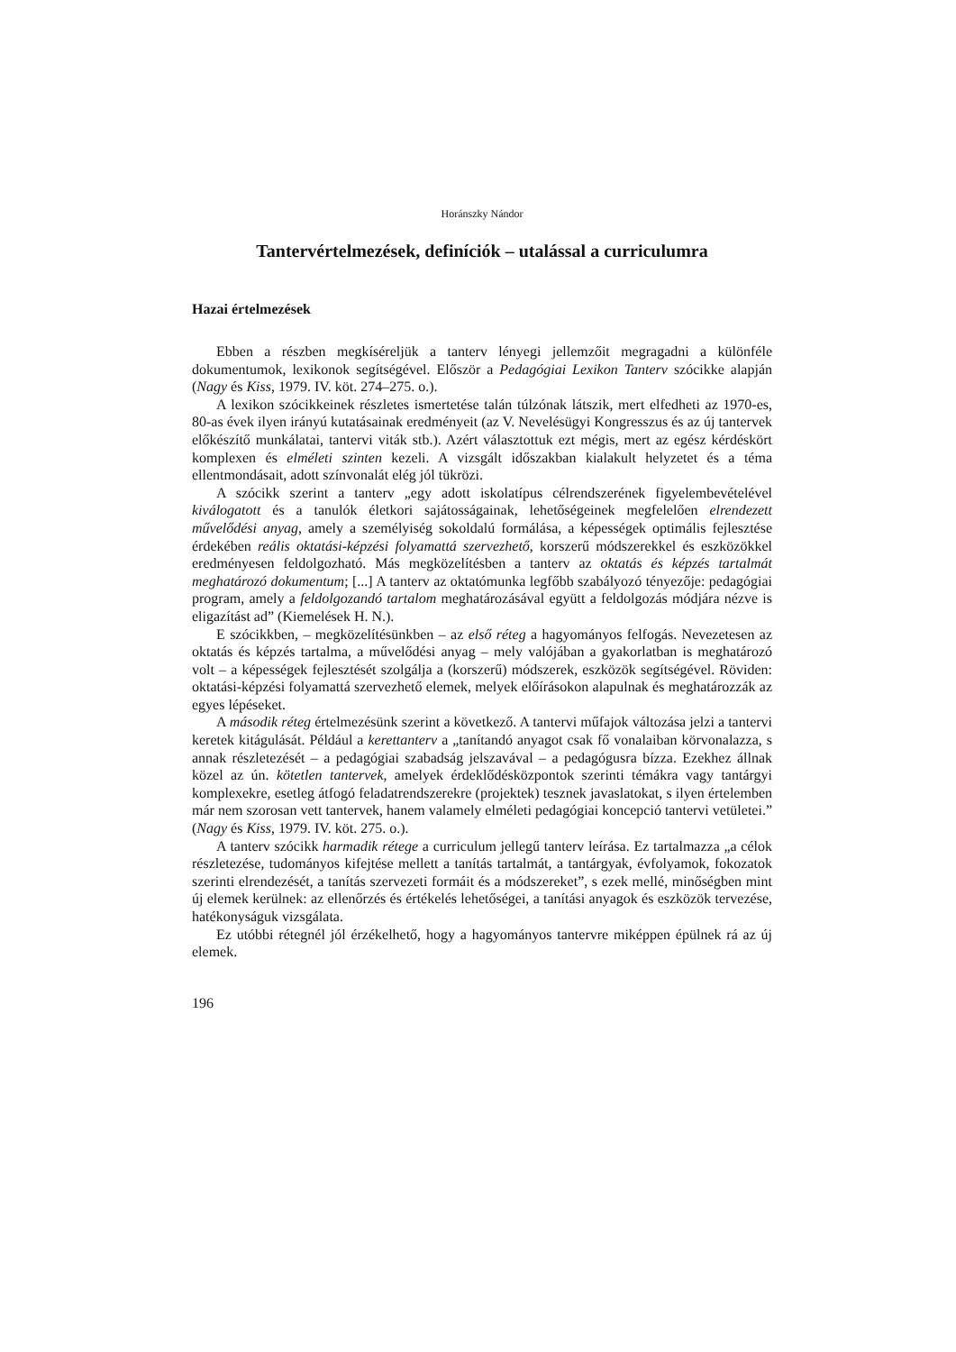Horánszky Nándor
Tantervértelmezések, definíciók – utalással a curriculumra
Hazai értelmezések
Ebben a részben megkíséreljük a tanterv lényegi jellemzőit megragadni a különféle dokumentumok, lexikonok segítségével. Először a Pedagógiai Lexikon Tanterv szócikke alapján (Nagy és Kiss, 1979. IV. köt. 274–275. o.).
A lexikon szócikkeinek részletes ismertetése talán túlzónak látszik, mert elfedheti az 1970-es, 80-as évek ilyen irányú kutatásainak eredményeit (az V. Nevelésügyi Kongresszus és az új tantervek előkészítő munkálatai, tantervi viták stb.). Azért választottuk ezt mégis, mert az egész kérdéskört komplexen és elméleti szinten kezeli. A vizsgált időszakban kialakult helyzetet és a téma ellentmondásait, adott színvonalát elég jól tükrözi.
A szócikk szerint a tanterv „egy adott iskolatípus célrendszerének figyelembevételével kiválogatott és a tanulók életkori sajátosságainak, lehetőségeinek megfelelően elrendezett művelődési anyag, amely a személyiség sokoldalú formálása, a képességek optimális fejlesztése érdekében reális oktatási-képzési folyamattá szervezhető, korszerű módszerekkel és eszközökkel eredményesen feldolgozható. Más megközelítésben a tanterv az oktatás és képzés tartalmát meghatározó dokumentum; [...] A tanterv az oktatómunka legfőbb szabályozó tényezője: pedagógiai program, amely a feldolgozandó tartalom meghatározásával együtt a feldolgozás módjára nézve is eligazítást ad” (Kiemelések H. N.).
E szócikkben, – megközelítésünkben – az első réteg a hagyományos felfogás. Nevezetesen az oktatás és képzés tartalma, a művelődési anyag – mely valójában a gyakorlatban is meghatározó volt – a képességek fejlesztését szolgálja a (korszerű) módszerek, eszközök segítségével. Röviden: oktatási-képzési folyamattá szervezhető elemek, melyek előírásokon alapulnak és meghatározzák az egyes lépéseket.
A második réteg értelmezésünk szerint a következő. A tantervi műfajok változása jelzi a tantervi keretek kitágulását. Például a kerettanterv a „tanítandó anyagot csak fő vonalaiban körvonalazza, s annak részletezését – a pedagógiai szabadság jelszavával – a pedagógusra bízza. Ezekhez állnak közel az ún. kötetlen tantervek, amelyek érdeklődésközpontok szerinti témákra vagy tantárgyi komplexekre, esetleg átfogó feladatrendszerekre (projektek) tesznek javaslatokat, s ilyen értelemben már nem szorosan vett tantervek, hanem valamely elméleti pedagógiai koncepció tantervi vetületei.” (Nagy és Kiss, 1979. IV. köt. 275. o.).
A tanterv szócikk harmadik rétege a curriculum jellegű tanterv leírása. Ez tartalmazza „a célok részletezése, tudományos kifejtése mellett a tanítás tartalmát, a tantárgyak, évfolyamok, fokozatok szerinti elrendezését, a tanítás szervezeti formáit és a módszereket”, s ezek mellé, minőségben mint új elemek kerülnek: az ellenőrzés és értékelés lehetőségei, a tanítási anyagok és eszközök tervezése, hatékonyságuk vizsgálata.
Ez utóbbi rétegnél jól érzékelhető, hogy a hagyományos tantervre miképpen épülnek rá az új elemek.
196